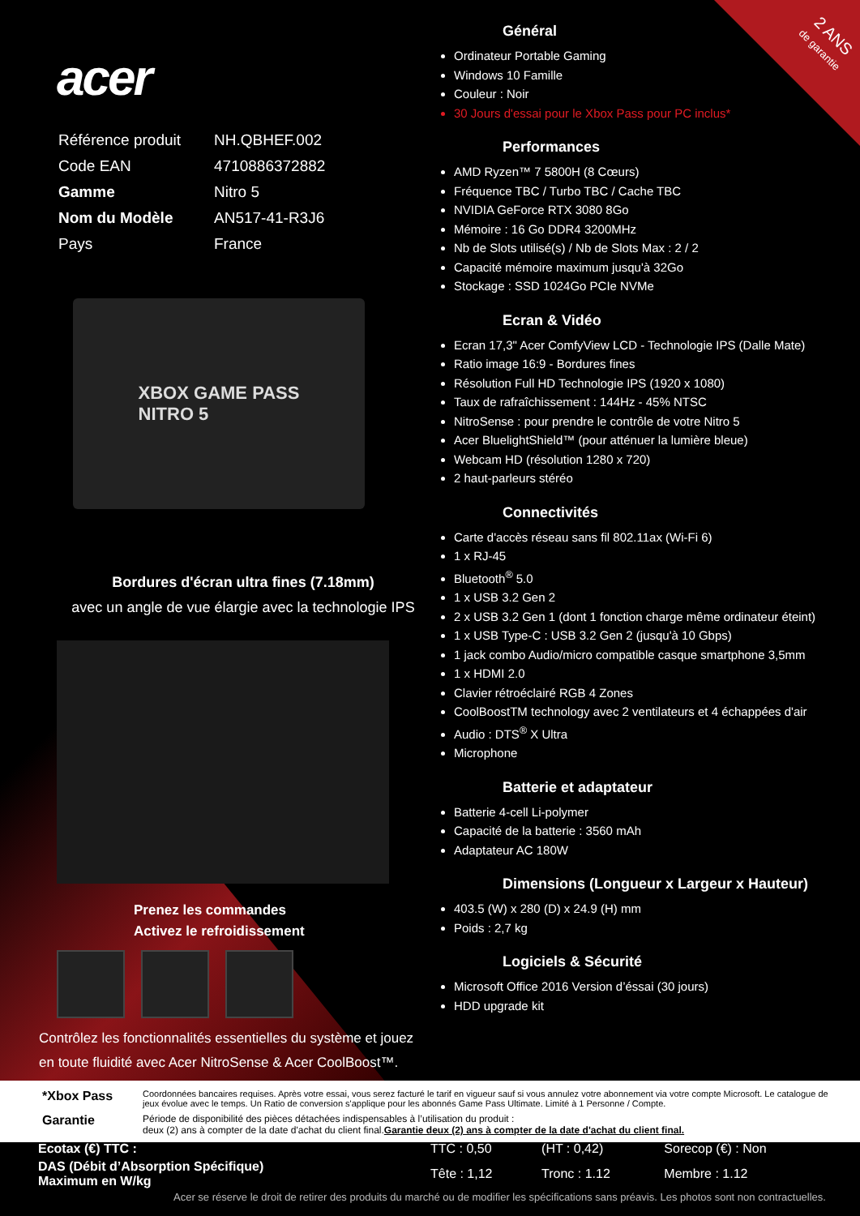2 ANS
de garantie
acer
| Référence produit | NH.QBHEF.002 |
| Code EAN | 4710886372882 |
| Gamme | Nitro 5 |
| Nom du Modèle | AN517-41-R3J6 |
| Pays | France |
XBOX GAME PASS
NITRO 5
Bordures d'écran ultra fines (7.18mm)
avec un angle de vue élargie avec la technologie IPS
Prenez les commandes
Activez le refroidissement
Contrôlez les fonctionnalités essentielles du système et jouez en toute fluidité avec Acer NitroSense & Acer CoolBoost™.
Général
Ordinateur Portable Gaming
Windows 10 Famille
Couleur : Noir
30 Jours d'essai pour le Xbox Pass pour PC inclus*
Performances
AMD Ryzen™ 7 5800H (8 Cœurs)
Fréquence TBC / Turbo TBC / Cache TBC
NVIDIA GeForce RTX 3080 8Go
Mémoire : 16 Go DDR4 3200MHz
Nb de Slots utilisé(s) / Nb de Slots Max : 2 / 2
Capacité mémoire maximum jusqu'à 32Go
Stockage : SSD 1024Go PCIe NVMe
Ecran & Vidéo
Ecran 17,3" Acer ComfyView LCD - Technologie IPS (Dalle Mate)
Ratio image 16:9 - Bordures fines
Résolution Full HD Technologie IPS (1920 x 1080)
Taux de rafraîchissement : 144Hz - 45% NTSC
NitroSense : pour prendre le contrôle de votre Nitro 5
Acer BluelightShield™ (pour atténuer la lumière bleue)
Webcam HD (résolution 1280 x 720)
2 haut-parleurs stéréo
Connectivités
Carte d'accès réseau sans fil 802.11ax (Wi-Fi 6)
1 x RJ-45
Bluetooth<sup>®</sup> 5.0
1 x USB 3.2 Gen 2
2 x USB 3.2 Gen 1 (dont 1 fonction charge même ordinateur éteint)
1 x USB Type-C : USB 3.2 Gen 2 (jusqu'à 10 Gbps)
1 jack combo Audio/micro compatible casque smartphone 3,5mm
1 x HDMI 2.0
Clavier rétroéclairé RGB 4 Zones
CoolBoostTM technology avec 2 ventilateurs et 4 échappées d'air
Audio : DTS<sup>®</sup> X Ultra
Microphone
Batterie et adaptateur
Batterie 4-cell Li-polymer
Capacité de la batterie : 3560 mAh
Adaptateur AC 180W
Dimensions (Longueur x Largeur x Hauteur)
403.5 (W) x 280 (D) x 24.9 (H) mm
Poids : 2,7 kg
Logiciels & Sécurité
Microsoft Office 2016 Version d’éssai (30 jours)
HDD upgrade kit
| *Xbox Pass | Coordonnées bancaires requises. Après votre essai, vous serez facturé le tarif en vigueur sauf si vous annulez votre abonnement via votre compte Microsoft. Le catalogue de jeux évolue avec le temps. Un Ratio de conversion s'applique pour les abonnés Game Pass Ultimate. Limité à 1 Personne / Compte. |
| Garantie | Période de disponibilité des pièces détachées indispensables à l’utilisation du produit : deux (2) ans à compter de la date d'achat du client final. Garantie deux (2) ans à compter de la date d'achat du client final. |
| Ecotax (€) TTC : | TTC : 0,50 | (HT : 0,42) | Sorecop (€) : Non |
| DAS (Débit d’Absorption Spécifique) Maximum en W/kg | Tête : 1,12 | Tronc : 1.12 | Membre : 1.12 |
Acer se réserve le droit de retirer des produits du marché ou de modifier les spécifications sans préavis. Les photos sont non contractuelles.